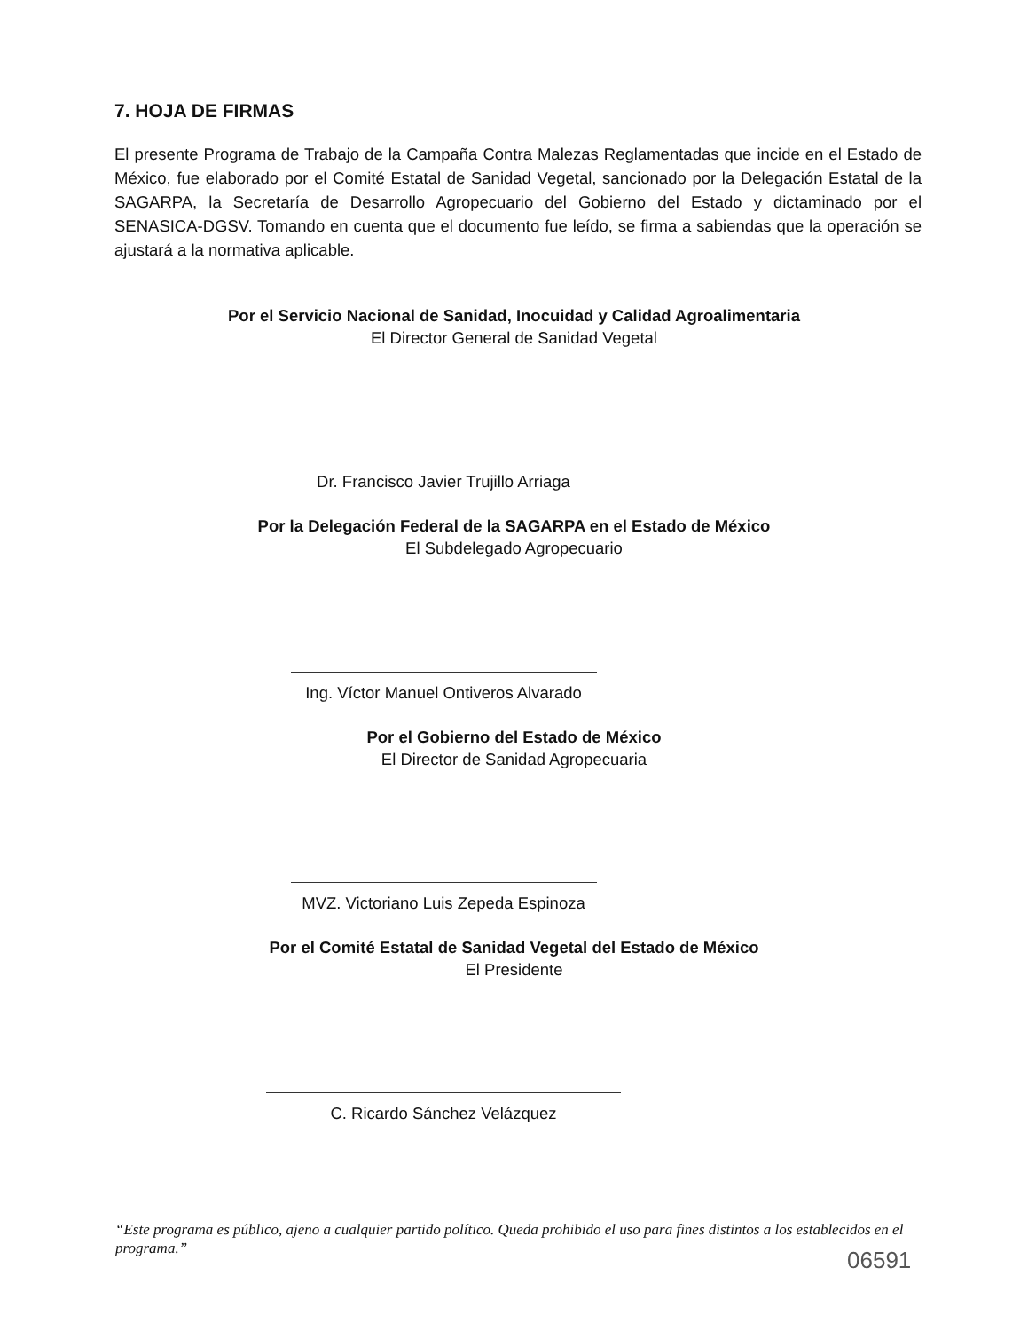7. HOJA DE FIRMAS
El presente Programa de Trabajo de la Campaña Contra Malezas Reglamentadas que incide en el Estado de México, fue elaborado por el Comité Estatal de Sanidad Vegetal, sancionado por la Delegación Estatal de la SAGARPA, la Secretaría de Desarrollo Agropecuario del Gobierno del Estado y dictaminado por el SENASICA-DGSV. Tomando en cuenta que el documento fue leído, se firma a sabiendas que la operación se ajustará a la normativa aplicable.
Por el Servicio Nacional de Sanidad, Inocuidad y Calidad Agroalimentaria
El Director General de Sanidad Vegetal
Dr. Francisco Javier Trujillo Arriaga
Por la Delegación Federal de la SAGARPA en el Estado de México
El Subdelegado Agropecuario
Ing. Víctor Manuel Ontiveros Alvarado
Por el Gobierno del Estado de México
El Director de Sanidad Agropecuaria
MVZ. Victoriano Luis Zepeda Espinoza
Por el Comité Estatal de Sanidad Vegetal del Estado de México
El Presidente
C. Ricardo Sánchez Velázquez
“Este programa es público, ajeno a cualquier partido político. Queda prohibido el uso para fines distintos a los establecidos en el programa.”
06591